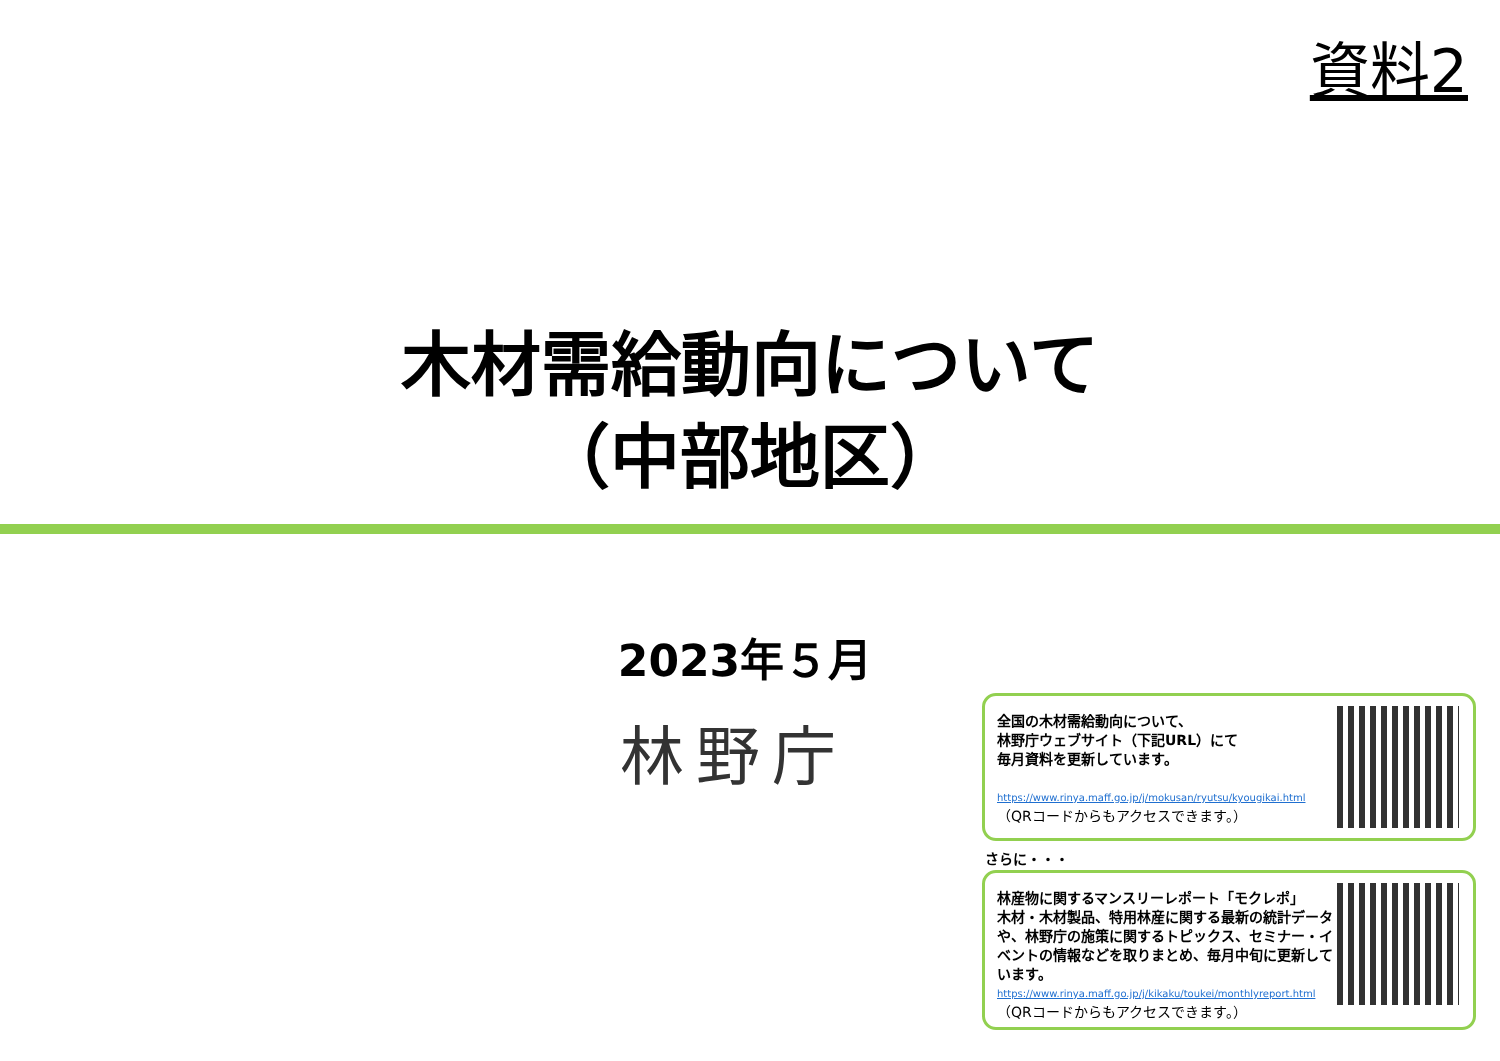資料2
木材需給動向について
（中部地区）
2023年５月
林野庁
全国の木材需給動向について、
林野庁ウェブサイト（下記URL）にて
毎月資料を更新しています。
https://www.rinya.maff.go.jp/j/mokusan/ryutsu/kyougikai.html
（QRコードからもアクセスできます。）
さらに・・・
林産物に関するマンスリーレポート「モクレポ」
木材・木材製品、特用林産に関する最新の統計データや、林野庁の施策に関するトピックス、セミナー・イベントの情報などを取りまとめ、毎月中旬に更新しています。
https://www.rinya.maff.go.jp/j/kikaku/toukei/monthlyreport.html
（QRコードからもアクセスできます。）